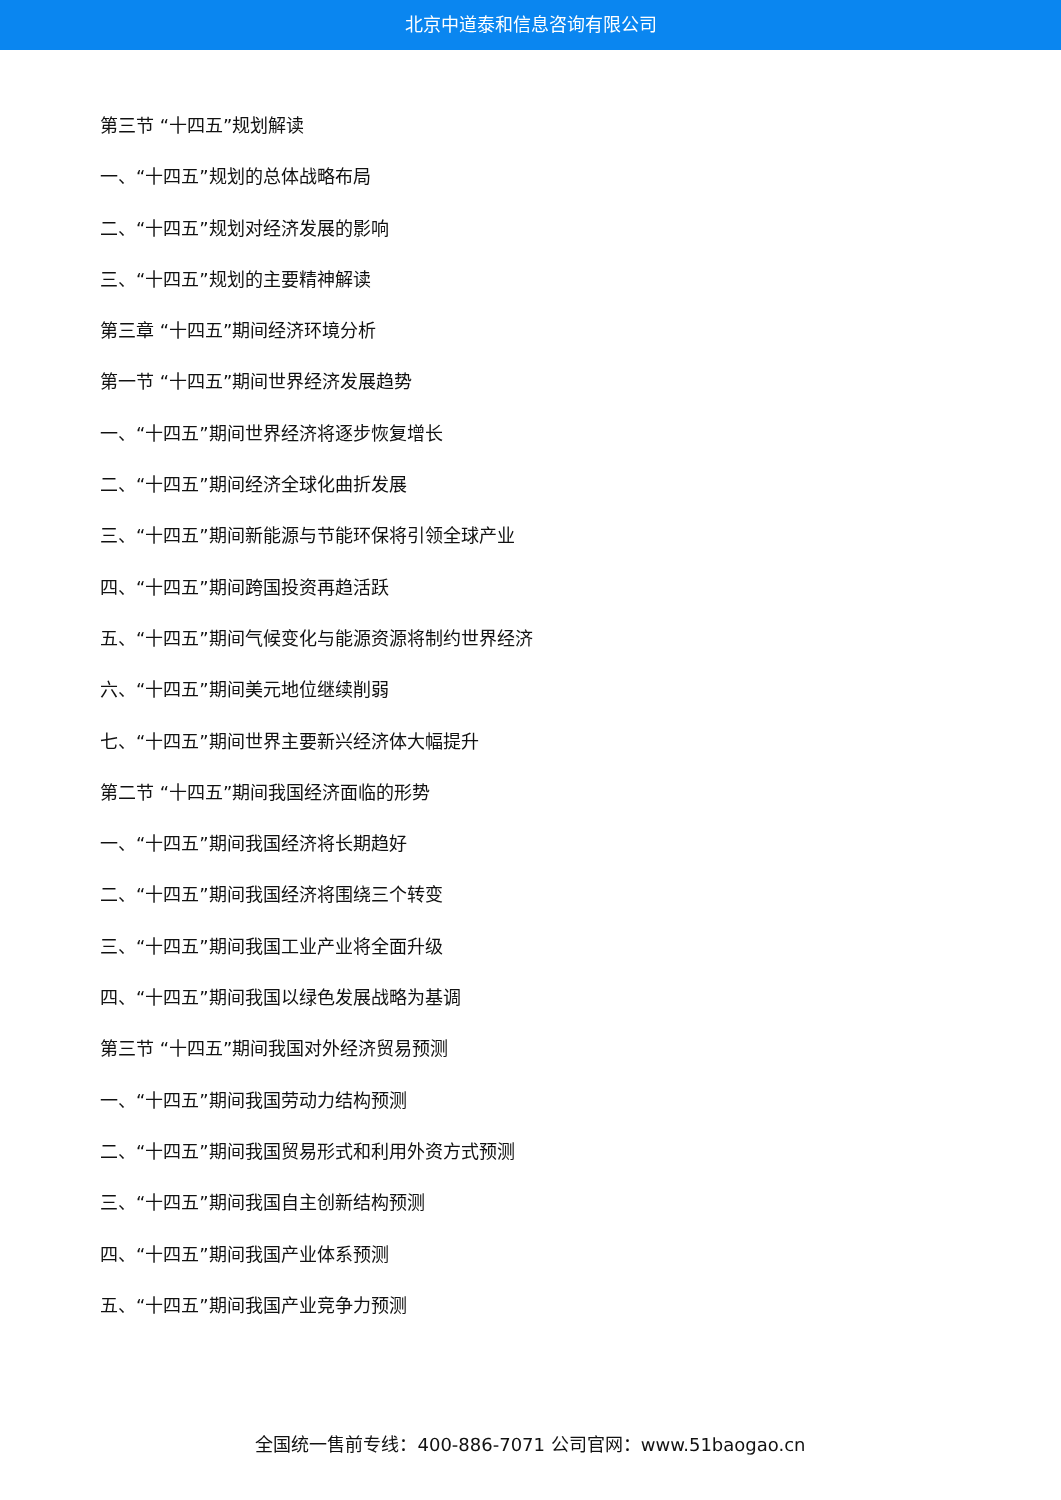北京中道泰和信息咨询有限公司
第三节 “十四五”规划解读
一、“十四五”规划的总体战略布局
二、“十四五”规划对经济发展的影响
三、“十四五”规划的主要精神解读
第三章 “十四五”期间经济环境分析
第一节 “十四五”期间世界经济发展趋势
一、“十四五”期间世界经济将逐步恢复增长
二、“十四五”期间经济全球化曲折发展
三、“十四五”期间新能源与节能环保将引领全球产业
四、“十四五”期间跨国投资再趋活跃
五、“十四五”期间气候变化与能源资源将制约世界经济
六、“十四五”期间美元地位继续削弱
七、“十四五”期间世界主要新兴经济体大幅提升
第二节 “十四五”期间我国经济面临的形势
一、“十四五”期间我国经济将长期趋好
二、“十四五”期间我国经济将围绕三个转变
三、“十四五”期间我国工业产业将全面升级
四、“十四五”期间我国以绿色发展战略为基调
第三节 “十四五”期间我国对外经济贸易预测
一、“十四五”期间我国劳动力结构预测
二、“十四五”期间我国贸易形式和利用外资方式预测
三、“十四五”期间我国自主创新结构预测
四、“十四五”期间我国产业体系预测
五、“十四五”期间我国产业竞争力预测
全国统一售前专线：400-886-7071 公司官网：www.51baogao.cn